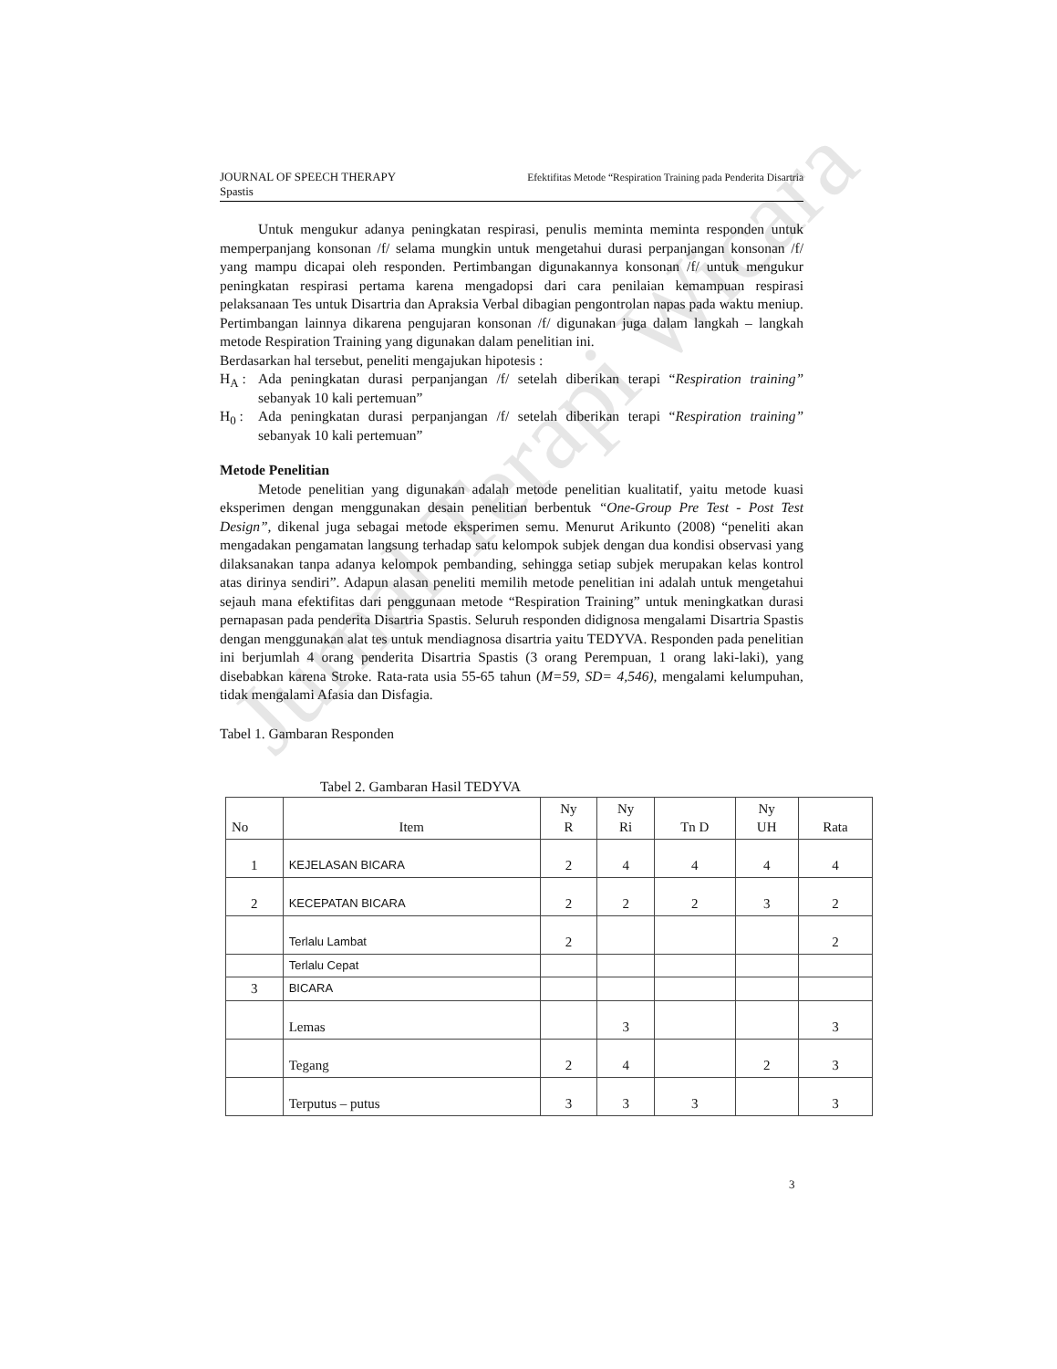Jurnal Terapi Wicara
JOURNAL OF SPEECH THERAPY
Spastis Efektifitas Metode “Respiration Training pada Penderita Disartria
Untuk mengukur adanya peningkatan respirasi, penulis meminta meminta responden untuk memperpanjang konsonan /f/ selama mungkin untuk mengetahui durasi perpanjangan konsonan /f/ yang mampu dicapai oleh responden. Pertimbangan digunakannya konsonan /f/ untuk mengukur peningkatan respirasi pertama karena mengadopsi dari cara penilaian kemampuan respirasi pelaksanaan Tes untuk Disartria dan Apraksia Verbal dibagian pengontrolan napas pada waktu meniup. Pertimbangan lainnya dikarena pengujaran konsonan /f/ digunakan juga dalam langkah – langkah metode Respiration Training yang digunakan dalam penelitian ini.
Berdasarkan hal tersebut, peneliti mengajukan hipotesis :
H<sub>A</sub> : Ada peningkatan durasi perpanjangan /f/ setelah diberikan terapi “Respiration training” sebanyak 10 kali pertemuan”
H<sub>0</sub> : Ada peningkatan durasi perpanjangan /f/ setelah diberikan terapi “Respiration training” sebanyak 10 kali pertemuan”
Metode Penelitian
Metode penelitian yang digunakan adalah metode penelitian kualitatif, yaitu metode kuasi eksperimen dengan menggunakan desain penelitian berbentuk “One-Group Pre Test - Post Test Design”, dikenal juga sebagai metode eksperimen semu. Menurut Arikunto (2008) “peneliti akan mengadakan pengamatan langsung terhadap satu kelompok subjek dengan dua kondisi observasi yang dilaksanakan tanpa adanya kelompok pembanding, sehingga setiap subjek merupakan kelas kontrol atas dirinya sendiri”. Adapun alasan peneliti memilih metode penelitian ini adalah untuk mengetahui sejauh mana efektifitas dari penggunaan metode “Respiration Training” untuk meningkatkan durasi pernapasan pada penderita Disartria Spastis. Seluruh responden didignosa mengalami Disartria Spastis dengan menggunakan alat tes untuk mendiagnosa disartria yaitu TEDYVA. Responden pada penelitian ini berjumlah 4 orang penderita Disartria Spastis (3 orang Perempuan, 1 orang laki-laki), yang disebabkan karena Stroke. Rata-rata usia 55-65 tahun (M=59, SD= 4,546), mengalami kelumpuhan, tidak mengalami Afasia dan Disfagia.
Tabel 1. Gambaran Responden
Tabel 2. Gambaran Hasil TEDYVA
| No | Item | Ny R | Ny Ri | Tn D | Ny UH | Rata |
| --- | --- | --- | --- | --- | --- | --- |
| 1 | KEJELASAN BICARA | 2 | 4 | 4 | 4 | 4 |
| 2 | KECEPATAN BICARA | 2 | 2 | 2 | 3 | 2 |
| | Terlalu Lambat | 2 | | | | 2 |
| | Terlalu Cepat | | | | | |
| 3 | BICARA | | | | | |
| | Lemas | | 3 | | | 3 |
| | Tegang | 2 | 4 | | 2 | 3 |
| | Terputus – putus | 3 | 3 | 3 | | 3 |
3